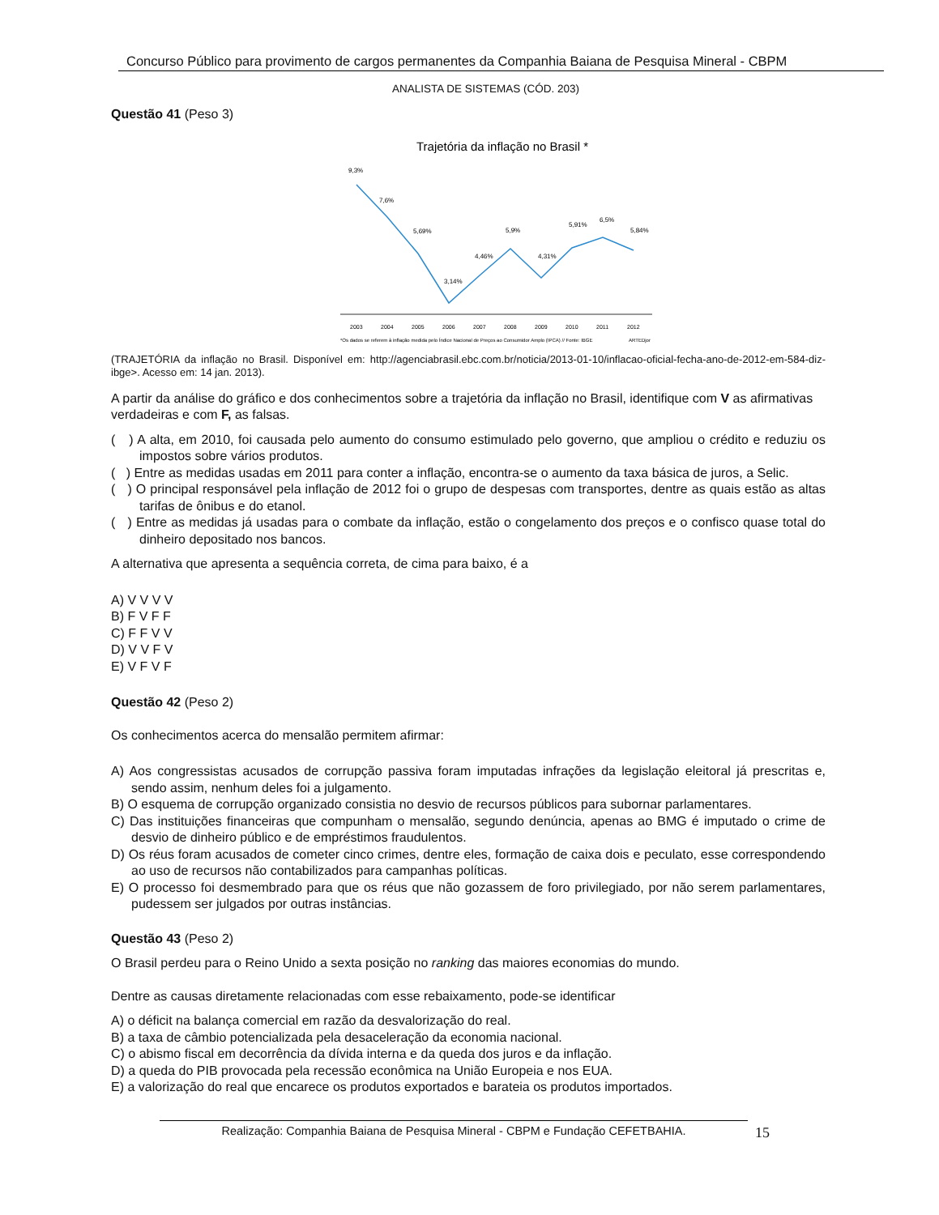Concurso Público para provimento de cargos permanentes da Companhia Baiana de Pesquisa Mineral - CBPM
ANALISTA DE SISTEMAS (CÓD. 203)
Questão 41 (Peso 3)
Trajetória da inflação no Brasil *
9,3%
7,6%
5,69%
3,14%
4,46%
5,9%
4,31%
5,91%
6,5%
5,84%
2003
2004
2005
2006
2007
2008
2009
2010
2011
2012
*Os dados se referem à inflação medida pelo Índice Nacional de Preços ao Consumidor Amplo (IPCA) // Fonte: IBGE
ARTEDjor
(TRAJETÓRIA da inflação no Brasil. Disponível em: http://agenciabrasil.ebc.com.br/noticia/2013-01-10/inflacao-oficial-fecha-ano-de-2012-em-584-diz-ibge>. Acesso em: 14 jan. 2013).
A partir da análise do gráfico e dos conhecimentos sobre a trajetória da inflação no Brasil, identifique com V as afirmativas verdadeiras e com F, as falsas.
( ) A alta, em 2010, foi causada pelo aumento do consumo estimulado pelo governo, que ampliou o crédito e reduziu os impostos sobre vários produtos.
( ) Entre as medidas usadas em 2011 para conter a inflação, encontra-se o aumento da taxa básica de juros, a Selic.
( ) O principal responsável pela inflação de 2012 foi o grupo de despesas com transportes, dentre as quais estão as altas tarifas de ônibus e do etanol.
( ) Entre as medidas já usadas para o combate da inflação, estão o congelamento dos preços e o confisco quase total do dinheiro depositado nos bancos.
A alternativa que apresenta a sequência correta, de cima para baixo, é a
A) V V V V
B) F V F F
C) F F V V
D) V V F V
E) V F V F
Questão 42 (Peso 2)
Os conhecimentos acerca do mensalão permitem afirmar:
A) Aos congressistas acusados de corrupção passiva foram imputadas infrações da legislação eleitoral já prescritas e, sendo assim, nenhum deles foi a julgamento.
B) O esquema de corrupção organizado consistia no desvio de recursos públicos para subornar parlamentares.
C) Das instituições financeiras que compunham o mensalão, segundo denúncia, apenas ao BMG é imputado o crime de desvio de dinheiro público e de empréstimos fraudulentos.
D) Os réus foram acusados de cometer cinco crimes, dentre eles, formação de caixa dois e peculato, esse correspondendo ao uso de recursos não contabilizados para campanhas políticas.
E) O processo foi desmembrado para que os réus que não gozassem de foro privilegiado, por não serem parlamentares, pudessem ser julgados por outras instâncias.
Questão 43 (Peso 2)
O Brasil perdeu para o Reino Unido a sexta posição no ranking das maiores economias do mundo.
Dentre as causas diretamente relacionadas com esse rebaixamento, pode-se identificar
A) o déficit na balança comercial em razão da desvalorização do real.
B) a taxa de câmbio potencializada pela desaceleração da economia nacional.
C) o abismo fiscal em decorrência da dívida interna e da queda dos juros e da inflação.
D) a queda do PIB provocada pela recessão econômica na União Europeia e nos EUA.
E) a valorização do real que encarece os produtos exportados e barateia os produtos importados.
Realização: Companhia Baiana de Pesquisa Mineral - CBPM e Fundação CEFETBAHIA. 15